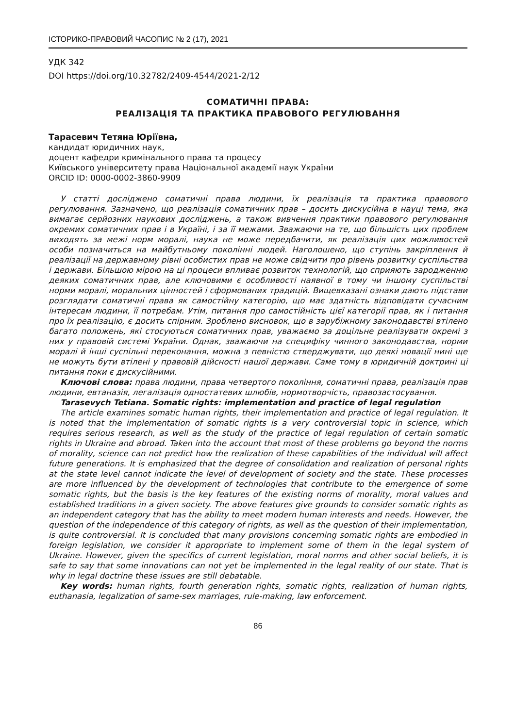ІСТОРИКО-ПРАВОВИЙ ЧАСОПИС № 2 (17), 2021
УДК 342
DOI https://doi.org/10.32782/2409-4544/2021-2/12
СОМАТИЧНІ ПРАВА:
РЕАЛІЗАЦІЯ ТА ПРАКТИКА ПРАВОВОГО РЕГУЛЮВАННЯ
Тарасевич Тетяна Юріївна,
кандидат юридичних наук,
доцент кафедри кримінального права та процесу
Київського університету права Національної академії наук України
ORCID ID: 0000-0002-3860-9909
У статті досліджено соматичні права людини, їх реалізація та практика правового регулювання. Зазначено, що реалізація соматичних прав – досить дискусійна в науці тема, яка вимагає серйозних наукових досліджень, а також вивчення практики правового регулювання окремих соматичних прав і в Україні, і за її межами. Зважаючи на те, що більшість цих проблем виходять за межі норм моралі, наука не може передбачити, як реалізація цих можливостей особи позначиться на майбутньому поколінні людей. Наголошено, що ступінь закріплення й реалізації на державному рівні особистих прав не може свідчити про рівень розвитку суспільства і держави. Більшою мірою на ці процеси впливає розвиток технологій, що сприяють зародженню деяких соматичних прав, але ключовими є особливості наявної в тому чи іншому суспільстві норми моралі, моральних цінностей і сформованих традицій. Вищевказані ознаки дають підстави розглядати соматичні права як самостійну категорію, що має здатність відповідати сучасним інтересам людини, її потребам. Утім, питання про самостійність цієї категорії прав, як і питання про їх реалізацію, є досить спірним. Зроблено висновок, що в зарубіжному законодавстві втілено багато положень, які стосуються соматичних прав, уважаємо за доцільне реалізувати окремі з них у правовій системі України. Однак, зважаючи на специфіку чинного законодавства, норми моралі й інші суспільні переконання, можна з певністю стверджувати, що деякі новації нині ще не можуть бути втілені у правовій дійсності нашої держави. Саме тому в юридичній доктрині ці питання поки є дискусійними.
Ключові слова: права людини, права четвертого покоління, соматичні права, реалізація прав людини, евтаназія, легалізація одностатевих шлюбів, нормотворчість, правозастосування.
Tarasevych Tetiana. Somatic rights: implementation and practice of legal regulation
The article examines somatic human rights, their implementation and practice of legal regulation. It is noted that the implementation of somatic rights is a very controversial topic in science, which requires serious research, as well as the study of the practice of legal regulation of certain somatic rights in Ukraine and abroad. Taken into the account that most of these problems go beyond the norms of morality, science can not predict how the realization of these capabilities of the individual will affect future generations. It is emphasized that the degree of consolidation and realization of personal rights at the state level cannot indicate the level of development of society and the state. These processes are more influenced by the development of technologies that contribute to the emergence of some somatic rights, but the basis is the key features of the existing norms of morality, moral values and established traditions in a given society. The above features give grounds to consider somatic rights as an independent category that has the ability to meet modern human interests and needs. However, the question of the independence of this category of rights, as well as the question of their implementation, is quite controversial. It is concluded that many provisions concerning somatic rights are embodied in foreign legislation, we consider it appropriate to implement some of them in the legal system of Ukraine. However, given the specifics of current legislation, moral norms and other social beliefs, it is safe to say that some innovations can not yet be implemented in the legal reality of our state. That is why in legal doctrine these issues are still debatable.
Key words: human rights, fourth generation rights, somatic rights, realization of human rights, euthanasia, legalization of same-sex marriages, rule-making, law enforcement.
86